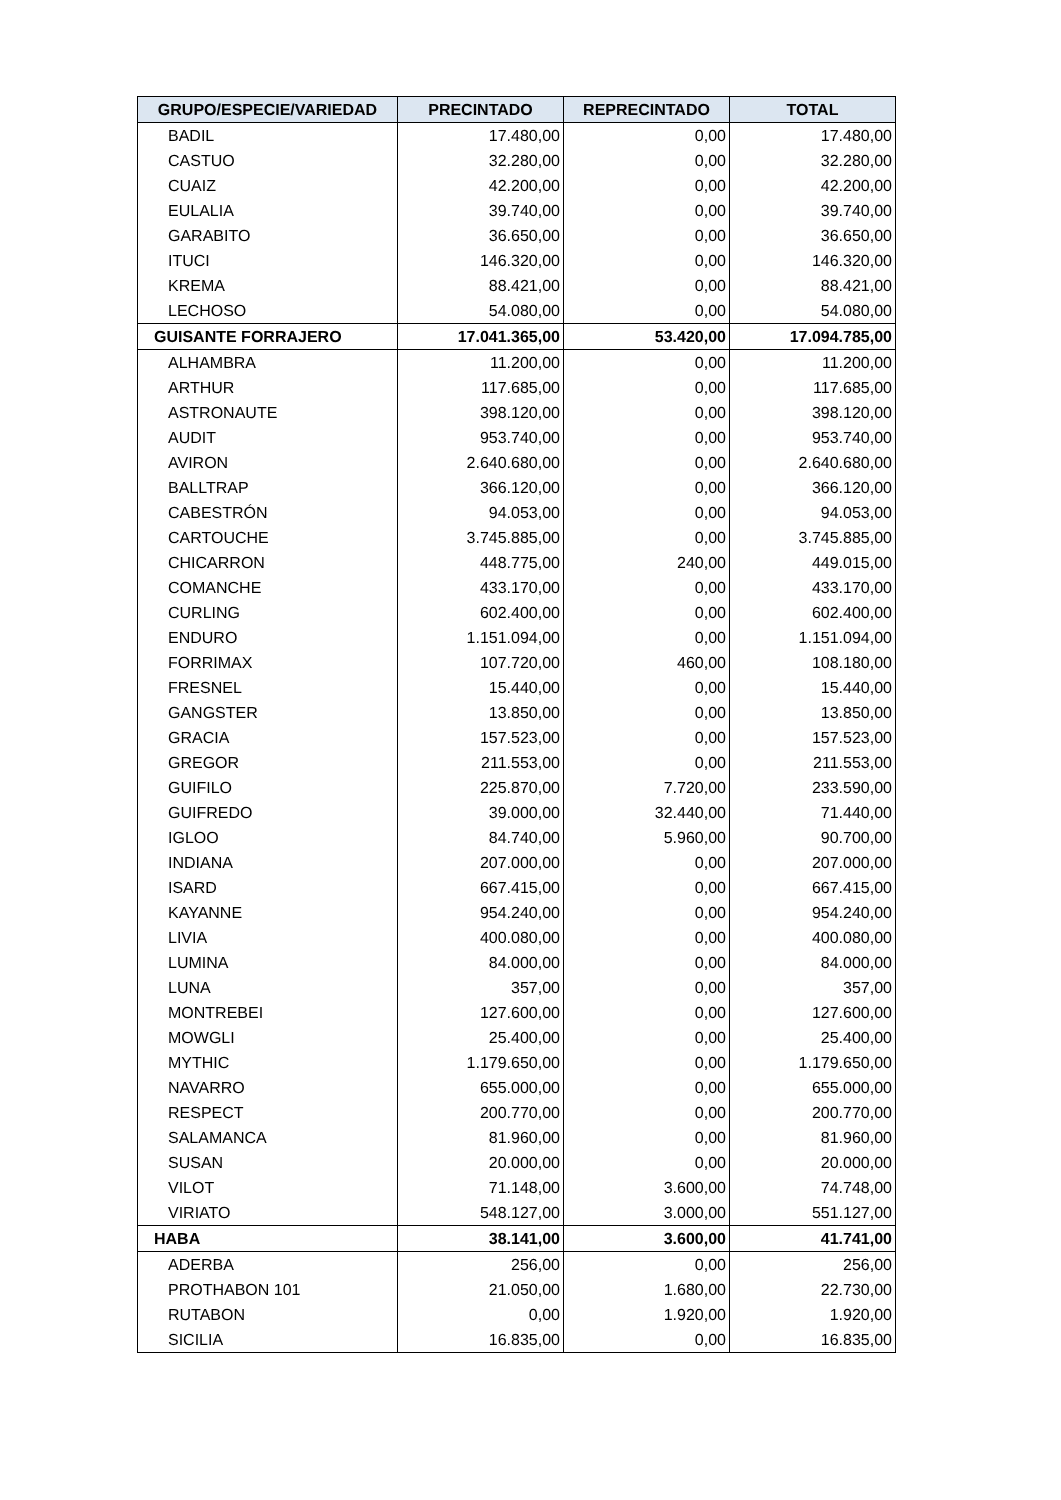| GRUPO/ESPECIE/VARIEDAD | PRECINTADO | REPRECINTADO | TOTAL |
| --- | --- | --- | --- |
| BADIL | 17.480,00 | 0,00 | 17.480,00 |
| CASTUO | 32.280,00 | 0,00 | 32.280,00 |
| CUAIZ | 42.200,00 | 0,00 | 42.200,00 |
| EULALIA | 39.740,00 | 0,00 | 39.740,00 |
| GARABITO | 36.650,00 | 0,00 | 36.650,00 |
| ITUCI | 146.320,00 | 0,00 | 146.320,00 |
| KREMA | 88.421,00 | 0,00 | 88.421,00 |
| LECHOSO | 54.080,00 | 0,00 | 54.080,00 |
| GUISANTE FORRAJERO | 17.041.365,00 | 53.420,00 | 17.094.785,00 |
| ALHAMBRA | 11.200,00 | 0,00 | 11.200,00 |
| ARTHUR | 117.685,00 | 0,00 | 117.685,00 |
| ASTRONAUTE | 398.120,00 | 0,00 | 398.120,00 |
| AUDIT | 953.740,00 | 0,00 | 953.740,00 |
| AVIRON | 2.640.680,00 | 0,00 | 2.640.680,00 |
| BALLTRAP | 366.120,00 | 0,00 | 366.120,00 |
| CABESTRÓN | 94.053,00 | 0,00 | 94.053,00 |
| CARTOUCHE | 3.745.885,00 | 0,00 | 3.745.885,00 |
| CHICARRON | 448.775,00 | 240,00 | 449.015,00 |
| COMANCHE | 433.170,00 | 0,00 | 433.170,00 |
| CURLING | 602.400,00 | 0,00 | 602.400,00 |
| ENDURO | 1.151.094,00 | 0,00 | 1.151.094,00 |
| FORRIMAX | 107.720,00 | 460,00 | 108.180,00 |
| FRESNEL | 15.440,00 | 0,00 | 15.440,00 |
| GANGSTER | 13.850,00 | 0,00 | 13.850,00 |
| GRACIA | 157.523,00 | 0,00 | 157.523,00 |
| GREGOR | 211.553,00 | 0,00 | 211.553,00 |
| GUIFILO | 225.870,00 | 7.720,00 | 233.590,00 |
| GUIFREDO | 39.000,00 | 32.440,00 | 71.440,00 |
| IGLOO | 84.740,00 | 5.960,00 | 90.700,00 |
| INDIANA | 207.000,00 | 0,00 | 207.000,00 |
| ISARD | 667.415,00 | 0,00 | 667.415,00 |
| KAYANNE | 954.240,00 | 0,00 | 954.240,00 |
| LIVIA | 400.080,00 | 0,00 | 400.080,00 |
| LUMINA | 84.000,00 | 0,00 | 84.000,00 |
| LUNA | 357,00 | 0,00 | 357,00 |
| MONTREBEI | 127.600,00 | 0,00 | 127.600,00 |
| MOWGLI | 25.400,00 | 0,00 | 25.400,00 |
| MYTHIC | 1.179.650,00 | 0,00 | 1.179.650,00 |
| NAVARRO | 655.000,00 | 0,00 | 655.000,00 |
| RESPECT | 200.770,00 | 0,00 | 200.770,00 |
| SALAMANCA | 81.960,00 | 0,00 | 81.960,00 |
| SUSAN | 20.000,00 | 0,00 | 20.000,00 |
| VILOT | 71.148,00 | 3.600,00 | 74.748,00 |
| VIRIATO | 548.127,00 | 3.000,00 | 551.127,00 |
| HABA | 38.141,00 | 3.600,00 | 41.741,00 |
| ADERBA | 256,00 | 0,00 | 256,00 |
| PROTHABON 101 | 21.050,00 | 1.680,00 | 22.730,00 |
| RUTABON | 0,00 | 1.920,00 | 1.920,00 |
| SICILIA | 16.835,00 | 0,00 | 16.835,00 |